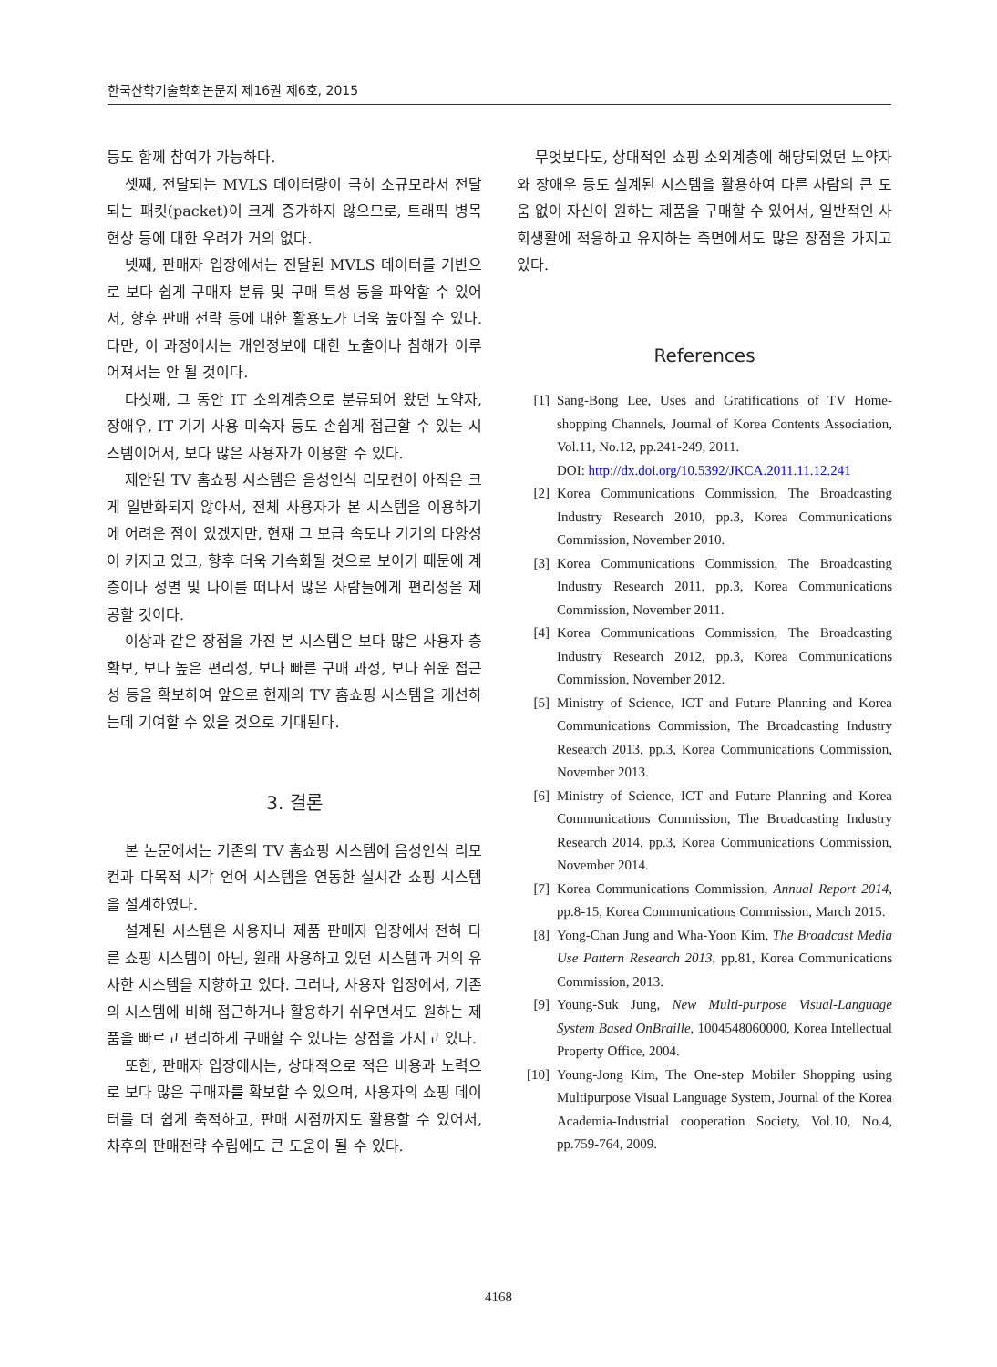한국산학기술학회논문지 제16권 제6호, 2015
등도 함께 참여가 가능하다.
셋째, 전달되는 MVLS 데이터량이 극히 소규모라서 전달되는 패킷(packet)이 크게 증가하지 않으므로, 트래픽 병목 현상 등에 대한 우려가 거의 없다.
넷째, 판매자 입장에서는 전달된 MVLS 데이터를 기반으로 보다 쉽게 구매자 분류 및 구매 특성 등을 파악할 수 있어서, 향후 판매 전략 등에 대한 활용도가 더욱 높아질 수 있다. 다만, 이 과정에서는 개인정보에 대한 노출이나 침해가 이루어져서는 안 될 것이다.
다섯째, 그 동안 IT 소외계층으로 분류되어 왔던 노약자, 장애우, IT 기기 사용 미숙자 등도 손쉽게 접근할 수 있는 시스템이어서, 보다 많은 사용자가 이용할 수 있다.
제안된 TV 홈쇼핑 시스템은 음성인식 리모컨이 아직은 크게 일반화되지 않아서, 전체 사용자가 본 시스템을 이용하기에 어려운 점이 있겠지만, 현재 그 보급 속도나 기기의 다양성이 커지고 있고, 향후 더욱 가속화될 것으로 보이기 때문에 계층이나 성별 및 나이를 떠나서 많은 사람들에게 편리성을 제공할 것이다.
이상과 같은 장점을 가진 본 시스템은 보다 많은 사용자 층 확보, 보다 높은 편리성, 보다 빠른 구매 과정, 보다 쉬운 접근성 등을 확보하여 앞으로 현재의 TV 홈쇼핑 시스템을 개선하는데 기여할 수 있을 것으로 기대된다.
3. 결론
본 논문에서는 기존의 TV 홈쇼핑 시스템에 음성인식 리모컨과 다목적 시각 언어 시스템을 연동한 실시간 쇼핑 시스템을 설계하였다.
설계된 시스템은 사용자나 제품 판매자 입장에서 전혀 다른 쇼핑 시스템이 아닌, 원래 사용하고 있던 시스템과 거의 유사한 시스템을 지향하고 있다. 그러나, 사용자 입장에서, 기존의 시스템에 비해 접근하거나 활용하기 쉬우면서도 원하는 제품을 빠르고 편리하게 구매할 수 있다는 장점을 가지고 있다.
또한, 판매자 입장에서는, 상대적으로 적은 비용과 노력으로 보다 많은 구매자를 확보할 수 있으며, 사용자의 쇼핑 데이터를 더 쉽게 축적하고, 판매 시점까지도 활용할 수 있어서, 차후의 판매전략 수립에도 큰 도움이 될 수 있다.
무엇보다도, 상대적인 쇼핑 소외계층에 해당되었던 노약자와 장애우 등도 설계된 시스템을 활용하여 다른 사람의 큰 도움 없이 자신이 원하는 제품을 구매할 수 있어서, 일반적인 사회생활에 적응하고 유지하는 측면에서도 많은 장점을 가지고 있다.
References
[1] Sang-Bong Lee, Uses and Gratifications of TV Home-shopping Channels, Journal of Korea Contents Association, Vol.11, No.12, pp.241-249, 2011.
DOI: http://dx.doi.org/10.5392/JKCA.2011.11.12.241
[2] Korea Communications Commission, The Broadcasting Industry Research 2010, pp.3, Korea Communications Commission, November 2010.
[3] Korea Communications Commission, The Broadcasting Industry Research 2011, pp.3, Korea Communications Commission, November 2011.
[4] Korea Communications Commission, The Broadcasting Industry Research 2012, pp.3, Korea Communications Commission, November 2012.
[5] Ministry of Science, ICT and Future Planning and Korea Communications Commission, The Broadcasting Industry Research 2013, pp.3, Korea Communications Commission, November 2013.
[6] Ministry of Science, ICT and Future Planning and Korea Communications Commission, The Broadcasting Industry Research 2014, pp.3, Korea Communications Commission, November 2014.
[7] Korea Communications Commission, Annual Report 2014, pp.8-15, Korea Communications Commission, March 2015.
[8] Yong-Chan Jung and Wha-Yoon Kim, The Broadcast Media Use Pattern Research 2013, pp.81, Korea Communications Commission, 2013.
[9] Young-Suk Jung, New Multi-purpose Visual-Language System Based OnBraille, 1004548060000, Korea Intellectual Property Office, 2004.
[10] Young-Jong Kim, The One-step Mobiler Shopping using Multipurpose Visual Language System, Journal of the Korea Academia-Industrial cooperation Society, Vol.10, No.4, pp.759-764, 2009.
4168